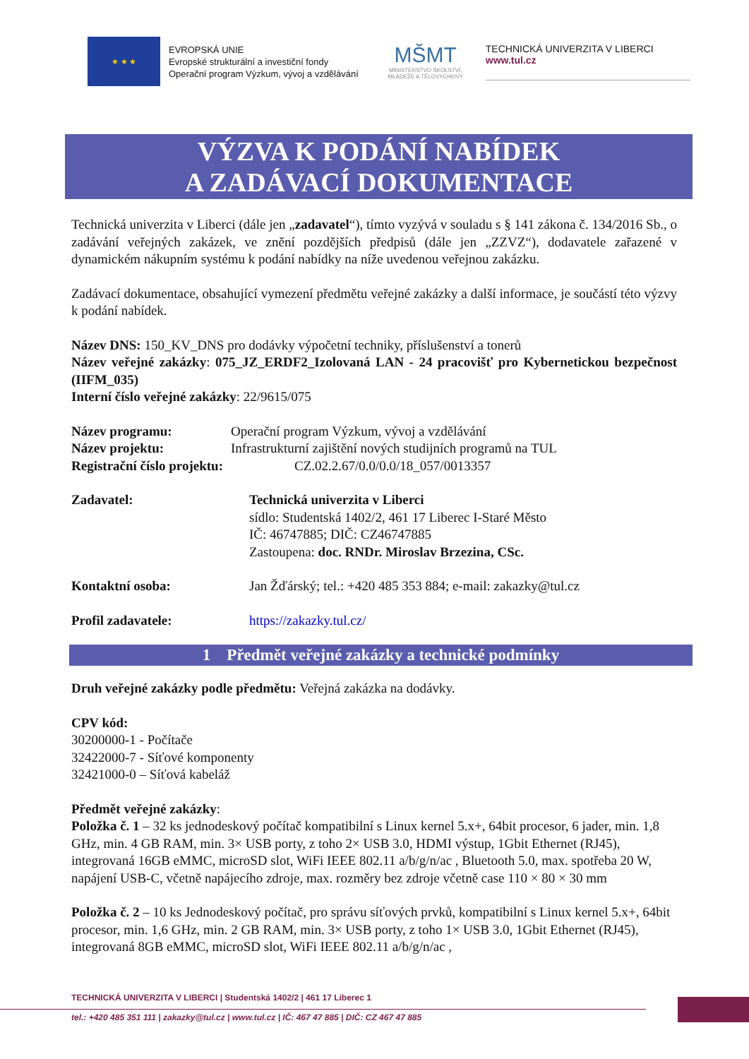★ ★ ★
EVROPSKÁ UNIE
Evropské strukturální a investiční fondy
Operační program Výzkum, vývoj a vzdělávání
MŠMT
MINISTERSTVO ŠKOLSTVÍ,
MLÁDEŽE A TĚLOVÝCHOVY
TECHNICKÁ UNIVERZITA V LIBERCI
www.tul.cz
VÝZVA K PODÁNÍ NABÍDEK
A ZADÁVACÍ DOKUMENTACE
Technická univerzita v Liberci (dále jen „zadavatel“), tímto vyzývá v souladu s § 141 zákona č. 134/2016 Sb., o zadávání veřejných zakázek, ve znění pozdějších předpisů (dále jen „ZZVZ“), dodavatele zařazené v dynamickém nákupním systému k podání nabídky na níže uvedenou veřejnou zakázku.
Zadávací dokumentace, obsahující vymezení předmětu veřejné zakázky a další informace, je součástí této výzvy k podání nabídek.
Název DNS: 150_KV_DNS pro dodávky výpočetní techniky, příslušenství a tonerů
Název veřejné zakázky: 075_JZ_ERDF2_Izolovaná LAN - 24 pracovišť pro Kybernetickou bezpečnost (IIFM_035)
Interní číslo veřejné zakázky: 22/9615/075
Název programu: Operační program Výzkum, vývoj a vzdělávání
Název projektu: Infrastrukturní zajištění nových studijních programů na TUL
Registrační číslo projektu: CZ.02.2.67/0.0/0.0/18_057/0013357
Zadavatel: Technická univerzita v Liberci
sídlo: Studentská 1402/2, 461 17 Liberec I-Staré Město
IČ: 46747885; DIČ: CZ46747885
Zastoupena: doc. RNDr. Miroslav Brzezina, CSc.
Kontaktní osoba: Jan Žďárský; tel.: +420 485 353 884; e-mail: zakazky@tul.cz
Profil zadavatele: https://zakazky.tul.cz/
1 Předmět veřejné zakázky a technické podmínky
Druh veřejné zakázky podle předmětu: Veřejná zakázka na dodávky.
CPV kód:
30200000-1 - Počítače
32422000-7 - Síťové komponenty
32421000-0 – Síťová kabeláž
Předmět veřejné zakázky:
Položka č. 1 – 32 ks jednodeskový počítač kompatibilní s Linux kernel 5.x+, 64bit procesor, 6 jader, min. 1,8 GHz, min. 4 GB RAM, min. 3× USB porty, z toho 2× USB 3.0, HDMI výstup, 1Gbit Ethernet (RJ45), integrovaná 16GB eMMC, microSD slot, WiFi IEEE 802.11 a/b/g/n/ac , Bluetooth 5.0, max. spotřeba 20 W, napájení USB-C, včetně napájecího zdroje, max. rozměry bez zdroje včetně case 110 × 80 × 30 mm
Položka č. 2 – 10 ks Jednodeskový počítač, pro správu síťových prvků, kompatibilní s Linux kernel 5.x+, 64bit procesor, min. 1,6 GHz, min. 2 GB RAM, min. 3× USB porty, z toho 1× USB 3.0, 1Gbit Ethernet (RJ45), integrovaná 8GB eMMC, microSD slot, WiFi IEEE 802.11 a/b/g/n/ac ,
TECHNICKÁ UNIVERZITA V LIBERCI | Studentská 1402/2 | 461 17 Liberec 1
tel.: +420 485 351 111 | zakazky@tul.cz | www.tul.cz | IČ: 467 47 885 | DIČ: CZ 467 47 885